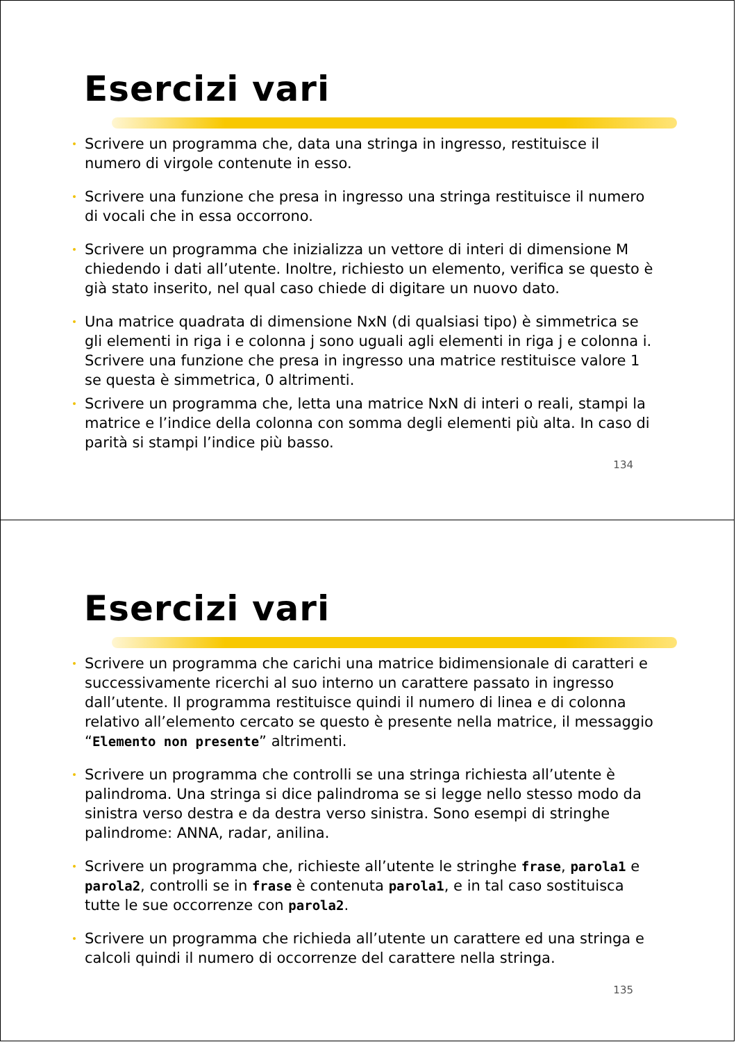Esercizi vari
Scrivere un programma che, data una stringa in ingresso, restituisce il numero di virgole contenute in esso.
Scrivere una funzione che presa in ingresso una stringa restituisce il numero di vocali che in essa occorrono.
Scrivere un programma che inizializza un vettore di interi di dimensione M chiedendo i dati all’utente. Inoltre, richiesto un elemento, verifica se questo è già stato inserito, nel qual caso chiede di digitare un nuovo dato.
Una matrice quadrata di dimensione NxN (di qualsiasi tipo) è simmetrica se gli elementi in riga i e colonna j sono uguali agli elementi in riga j e colonna i. Scrivere una funzione che presa in ingresso una matrice restituisce valore 1 se questa è simmetrica, 0 altrimenti.
Scrivere un programma che, letta una matrice NxN di interi o reali, stampi la matrice e l’indice della colonna con somma degli elementi più alta. In caso di parità si stampi l’indice più basso.
134
Esercizi vari
Scrivere un programma che carichi una matrice bidimensionale di caratteri e successivamente ricerchi al suo interno un carattere passato in ingresso dall’utente. Il programma restituisce quindi il numero di linea e di colonna relativo all’elemento cercato se questo è presente nella matrice, il messaggio “Elemento non presente” altrimenti.
Scrivere un programma che controlli se una stringa richiesta all’utente è palindroma. Una stringa si dice palindroma se si legge nello stesso modo da sinistra verso destra e da destra verso sinistra. Sono esempi di stringhe palindrome: ANNA, radar, anilina.
Scrivere un programma che, richieste all’utente le stringhe frase, parola1 e parola2, controlli se in frase è contenuta parola1, e in tal caso sostituisca tutte le sue occorrenze con parola2.
Scrivere un programma che richieda all’utente un carattere ed una stringa e calcoli quindi il numero di occorrenze del carattere nella stringa.
135